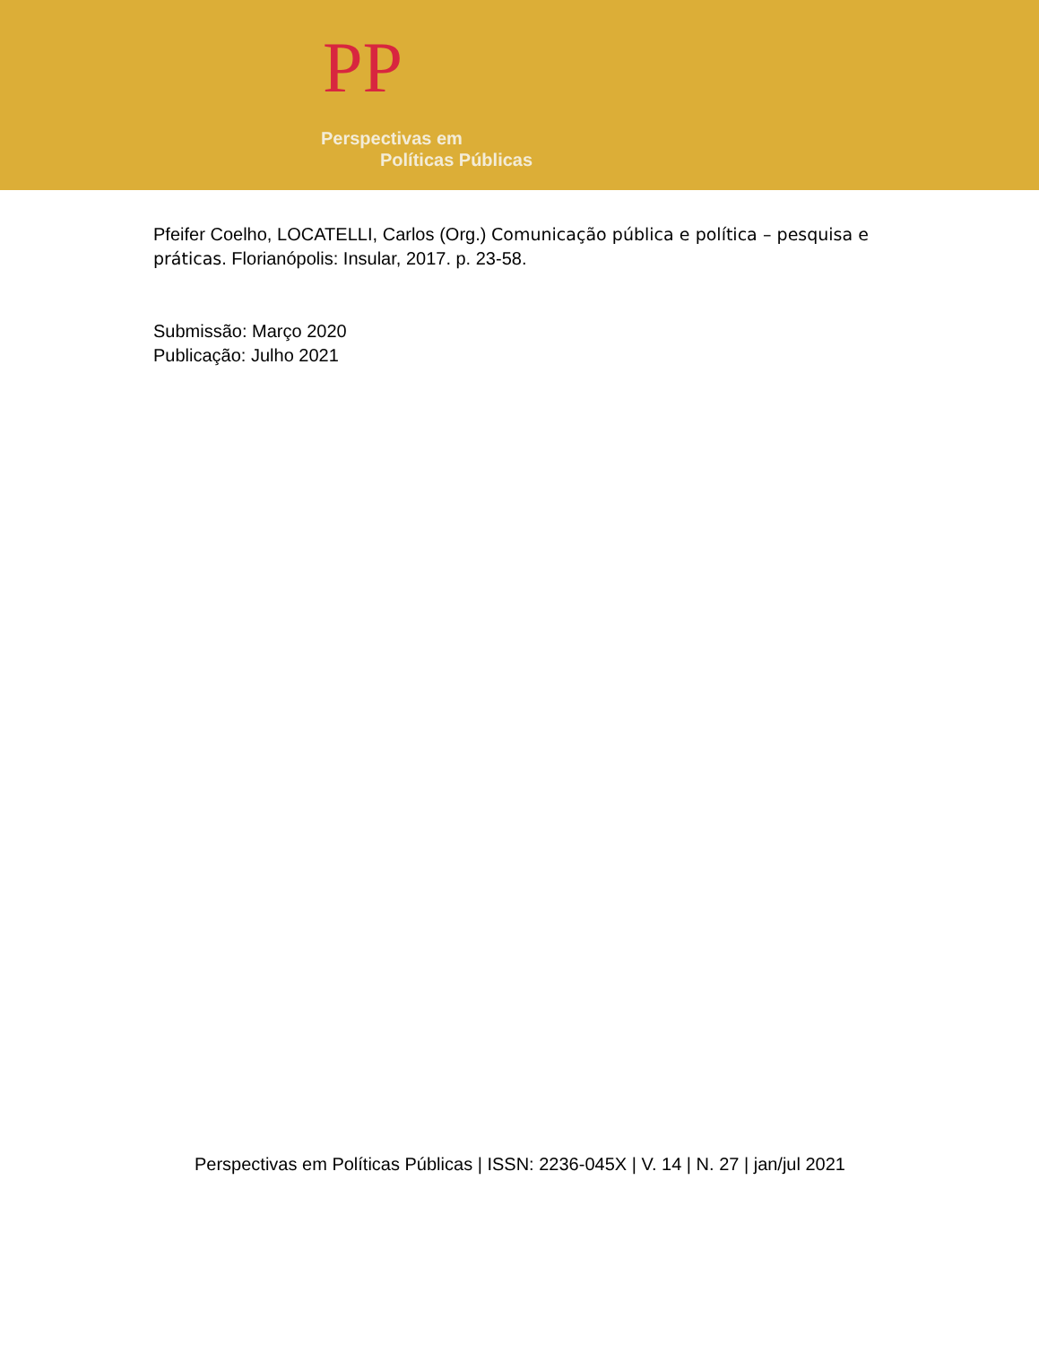PP
Perspectivas em
Políticas Públicas
Pfeifer Coelho, LOCATELLI, Carlos (Org.) Comunicação pública e política – pesquisa e práticas. Florianópolis: Insular, 2017. p. 23-58.
Submissão: Março 2020
Publicação: Julho 2021
Perspectivas em Políticas Públicas | ISSN: 2236-045X | V. 14 | N. 27 | jan/jul 2021